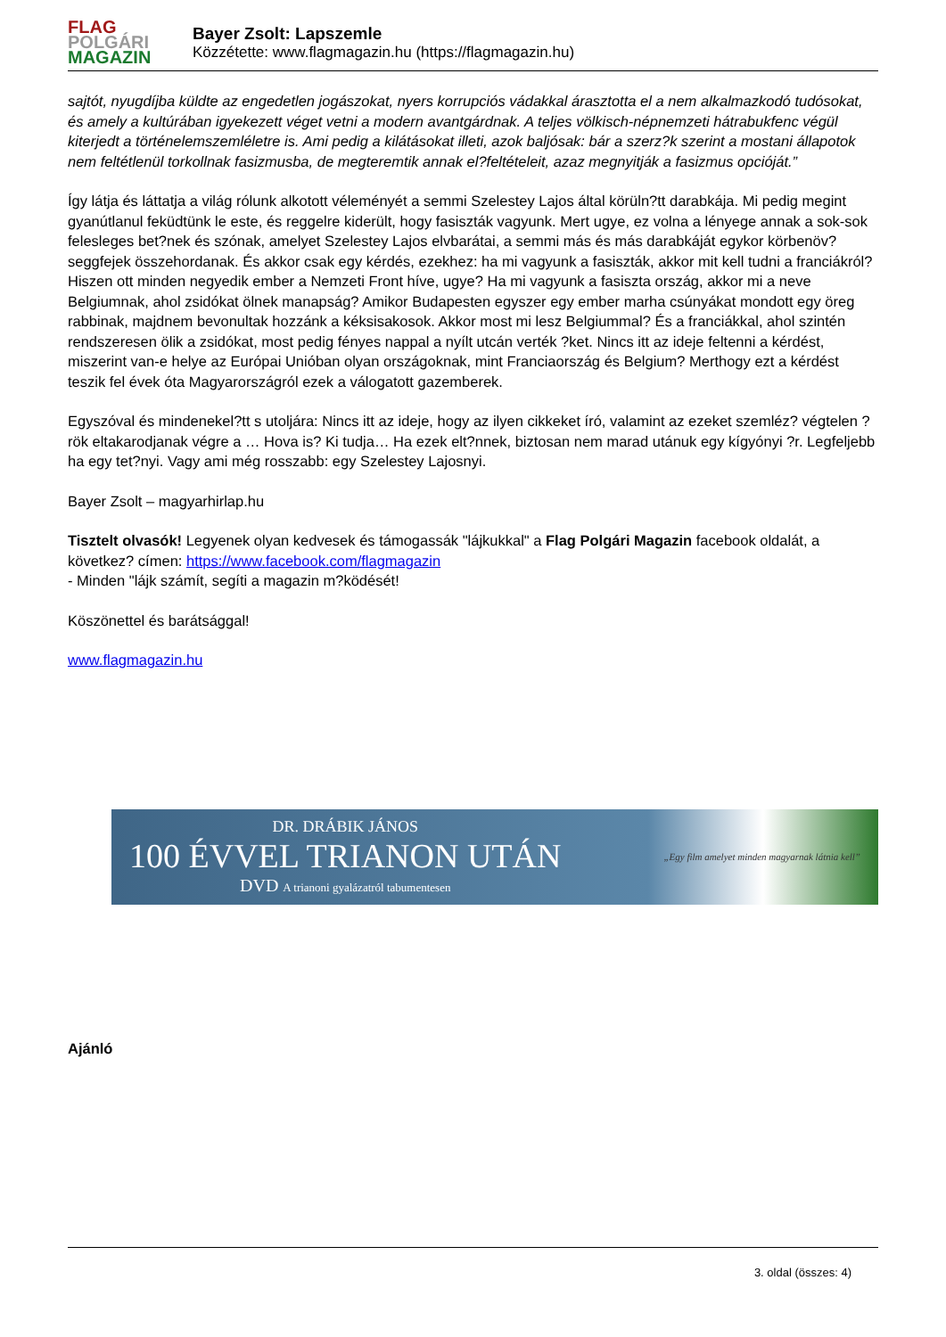FLAG
POLGÁRI
MAGAZIN
Bayer Zsolt: Lapszemle
Közzétette: www.flagmagazin.hu (https://flagmagazin.hu)
sajtót, nyugdíjba küldte az engedetlen jogászokat, nyers korrupciós vádakkal árasztotta el a nem alkalmazkodó tudósokat, és amely a kultúrában igyekezett véget vetni a modern avantgárdnak. A teljes völkisch-népnemzeti hátrabukfenc végül kiterjedt a történelemszemléletre is. Ami pedig a kilátásokat illeti, azok baljósak: bár a szerz?k szerint a mostani állapotok nem feltétlenül torkollnak fasizmusba, de megteremtik annak el?feltételeit, azaz megnyitják a fasizmus opcióját.”
Így látja és láttatja a világ rólunk alkotott véleményét a semmi Szelestey Lajos által körüln?tt darabkája. Mi pedig megint gyanútlanul feküdtünk le este, és reggelre kiderült, hogy fasiszták vagyunk. Mert ugye, ez volna a lényege annak a sok-sok felesleges bet?nek és szónak, amelyet Szelestey Lajos elvbarátai, a semmi más és más darabkáját egykor körbenöv? seggfejek összehordanak. És akkor csak egy kérdés, ezekhez: ha mi vagyunk a fasiszták, akkor mit kell tudni a franciákról? Hiszen ott minden negyedik ember a Nemzeti Front híve, ugye? Ha mi vagyunk a fasiszta ország, akkor mi a neve Belgiumnak, ahol zsidókat ölnek manapság? Amikor Budapesten egyszer egy ember marha csúnyákat mondott egy öreg rabbinak, majdnem bevonultak hozzánk a kéksisakosok. Akkor most mi lesz Belgiummal? És a franciákkal, ahol szintén rendszeresen ölik a zsidókat, most pedig fényes nappal a nyílt utcán verték ?ket. Nincs itt az ideje feltenni a kérdést, miszerint van-e helye az Európai Unióban olyan országoknak, mint Franciaország és Belgium? Merthogy ezt a kérdést teszik fel évek óta Magyarországról ezek a válogatott gazemberek.
Egyszóval és mindenekel?tt s utoljára: Nincs itt az ideje, hogy az ilyen cikkeket író, valamint az ezeket szemléz? végtelen ?rök eltakarodjanak végre a … Hova is? Ki tudja… Ha ezek elt?nnek, biztosan nem marad utánuk egy kígyónyi ?r. Legfeljebb ha egy tet?nyi. Vagy ami még rosszabb: egy Szelestey Lajosnyi.
Bayer Zsolt – magyarhirlap.hu
Tisztelt olvasók! Legyenek olyan kedvesek és támogassák "lájkukkal" a Flag Polgári Magazin facebook oldalát, a következ? címen: https://www.facebook.com/flagmagazin
- Minden "lájk számít, segíti a magazin m?ködését!
Köszönettel és barátsággal!
www.flagmagazin.hu
DR. DRÁBIK JÁNOS
100 ÉVVEL TRIANON UTÁN
DVD A trianoni gyalázatról tabumentesen
„Egy film amelyet minden magyarnak látnia kell”
Ajánló
3. oldal (összes: 4)